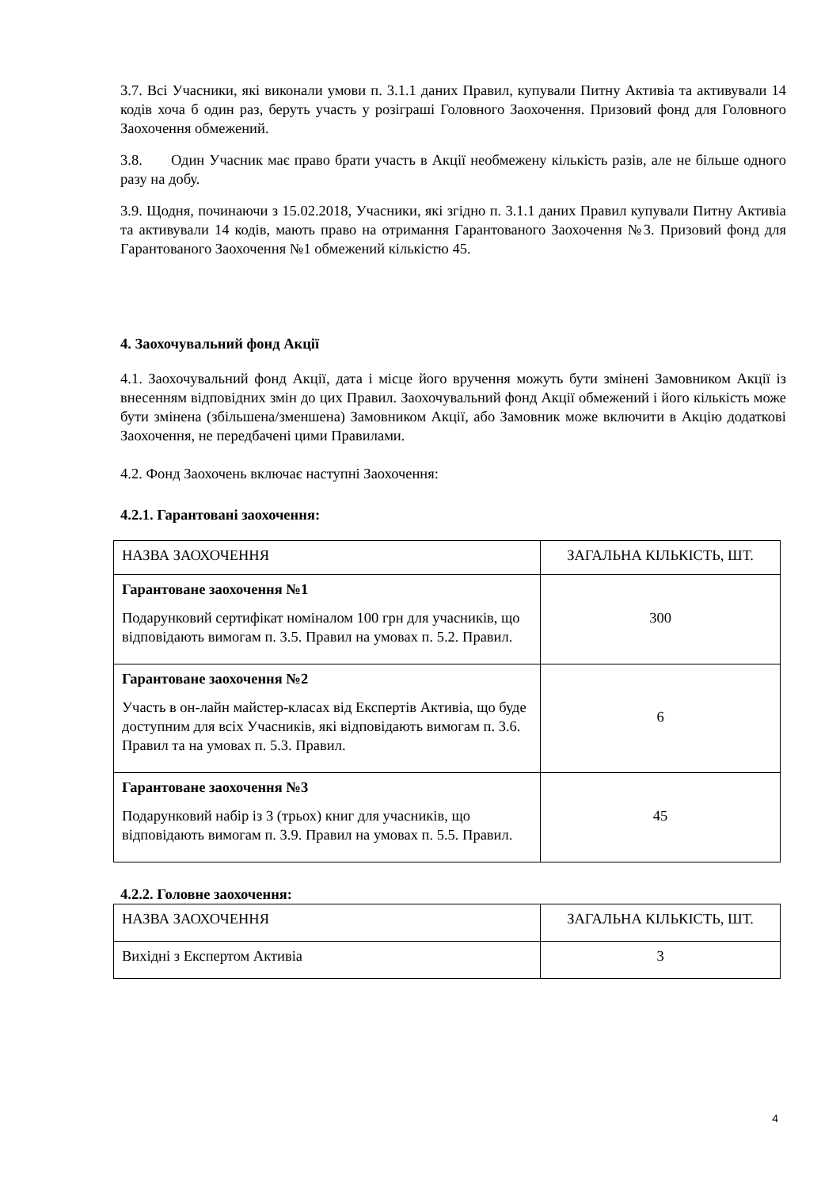3.7. Всі Учасники, які виконали умови п. 3.1.1 даних Правил, купували Питну Активіа та активували 14 кодів хоча б один раз, беруть участь у розіграші Головного Заохочення. Призовий фонд для Головного Заохочення обмежений.
3.8. Один Учасник має право брати участь в Акції необмежену кількість разів, але не більше одного разу на добу.
3.9. Щодня, починаючи з 15.02.2018, Учасники, які згідно п. 3.1.1 даних Правил купували Питну Активіа та активували 14 кодів, мають право на отримання Гарантованого Заохочення №3. Призовий фонд для Гарантованого Заохочення №1 обмежений кількістю 45.
4. Заохочувальний фонд Акції
4.1. Заохочувальний фонд Акції, дата і місце його вручення можуть бути змінені Замовником Акції із внесенням відповідних змін до цих Правил. Заохочувальний фонд Акції обмежений і його кількість може бути змінена (збільшена/зменшена) Замовником Акції, або Замовник може включити в Акцію додаткові Заохочення, не передбачені цими Правилами.
4.2. Фонд Заохочень включає наступні Заохочення:
4.2.1. Гарантовані заохочення:
| НАЗВА ЗАОХОЧЕННЯ | ЗАГАЛЬНА КІЛЬКІСТЬ, ШТ. |
| Гарантоване заохочення №1 Подарунковий сертифікат номіналом 100 грн для учасників, що відповідають вимогам п. 3.5. Правил на умовах п. 5.2. Правил. | 300 |
| Гарантоване заохочення №2 Участь в он-лайн майстер-класах від Експертів Активіа, що буде доступним для всіх Учасників, які відповідають вимогам п. 3.6. Правил та на умовах п. 5.3. Правил. | 6 |
| Гарантоване заохочення №3 Подарунковий набір із 3 (трьох) книг для учасників, що відповідають вимогам п. 3.9. Правил на умовах п. 5.5. Правил. | 45 |
4.2.2. Головне заохочення:
| НАЗВА ЗАОХОЧЕННЯ | ЗАГАЛЬНА КІЛЬКІСТЬ, ШТ. |
| Вихідні з Експертом Активіа | 3 |
4